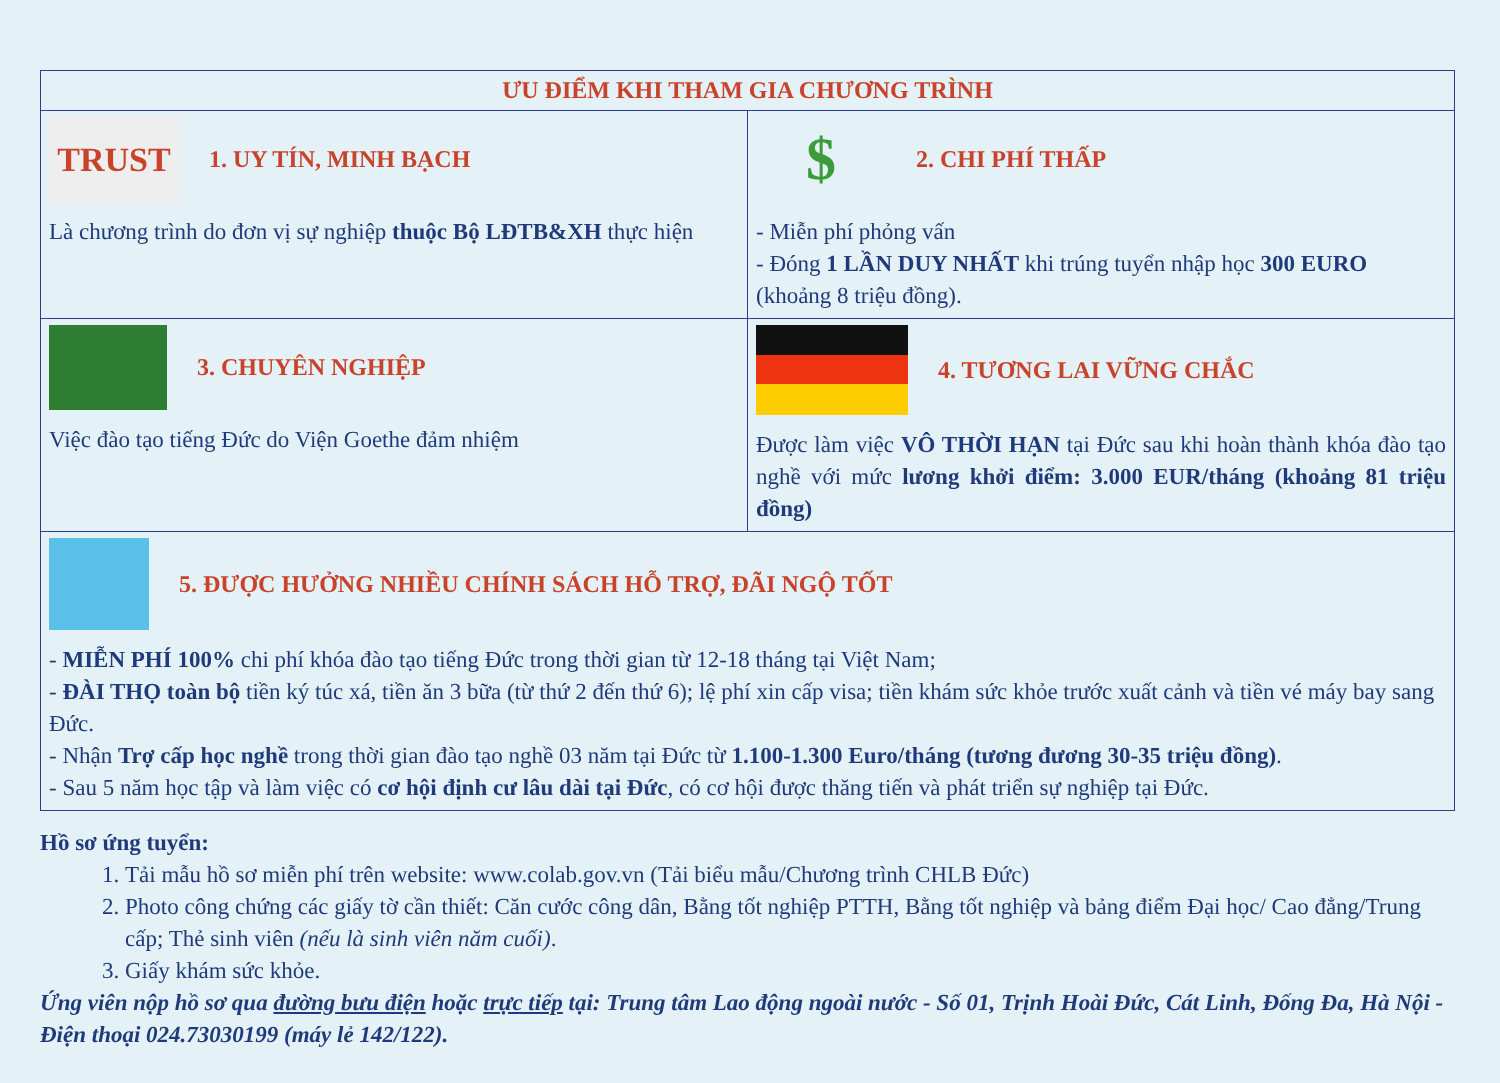| ƯU ĐIỂM KHI THAM GIA CHƯƠNG TRÌNH | |
| --- | --- |
| TRUST 1. UY TÍN, MINH BẠCH Là chương trình do đơn vị sự nghiệp thuộc Bộ LĐTB&XH thực hiện | $ 2. CHI PHÍ THẤP - Miễn phí phỏng vấn - Đóng 1 LẦN DUY NHẤT khi trúng tuyển nhập học 300 EURO (khoảng 8 triệu đồng). |
| 3. CHUYÊN NGHIỆP Việc đào tạo tiếng Đức do Viện Goethe đảm nhiệm | 4. TƯƠNG LAI VỮNG CHẮC Được làm việc VÔ THỜI HẠN tại Đức sau khi hoàn thành khóa đào tạo nghề với mức lương khởi điểm: 3.000 EUR/tháng (khoảng 81 triệu đồng) |
| 5. ĐƯỢC HƯỞNG NHIỀU CHÍNH SÁCH HỖ TRỢ, ĐÃI NGỘ TỐT - MIỄN PHÍ 100% chi phí khóa đào tạo tiếng Đức trong thời gian từ 12-18 tháng tại Việt Nam; - ĐÀI THỌ toàn bộ tiền ký túc xá, tiền ăn 3 bữa (từ thứ 2 đến thứ 6); lệ phí xin cấp visa; tiền khám sức khỏe trước xuất cảnh và tiền vé máy bay sang Đức. - Nhận Trợ cấp học nghề trong thời gian đào tạo nghề 03 năm tại Đức từ 1.100-1.300 Euro/tháng (tương đương 30-35 triệu đồng) . - Sau 5 năm học tập và làm việc có cơ hội định cư lâu dài tại Đức , có cơ hội được thăng tiến và phát triển sự nghiệp tại Đức. | |
Hồ sơ ứng tuyển:
1. Tải mẫu hồ sơ miễn phí trên website: www.colab.gov.vn (Tải biểu mẫu/Chương trình CHLB Đức)
2. Photo công chứng các giấy tờ cần thiết: Căn cước công dân, Bằng tốt nghiệp PTTH, Bằng tốt nghiệp và bảng điểm Đại học/ Cao đẳng/Trung cấp; Thẻ sinh viên (nếu là sinh viên năm cuối).
3. Giấy khám sức khỏe.
Ứng viên nộp hồ sơ qua đường bưu điện hoặc trực tiếp tại: Trung tâm Lao động ngoài nước - Số 01, Trịnh Hoài Đức, Cát Linh, Đống Đa, Hà Nội - Điện thoại 024.73030199 (máy lẻ 142/122).